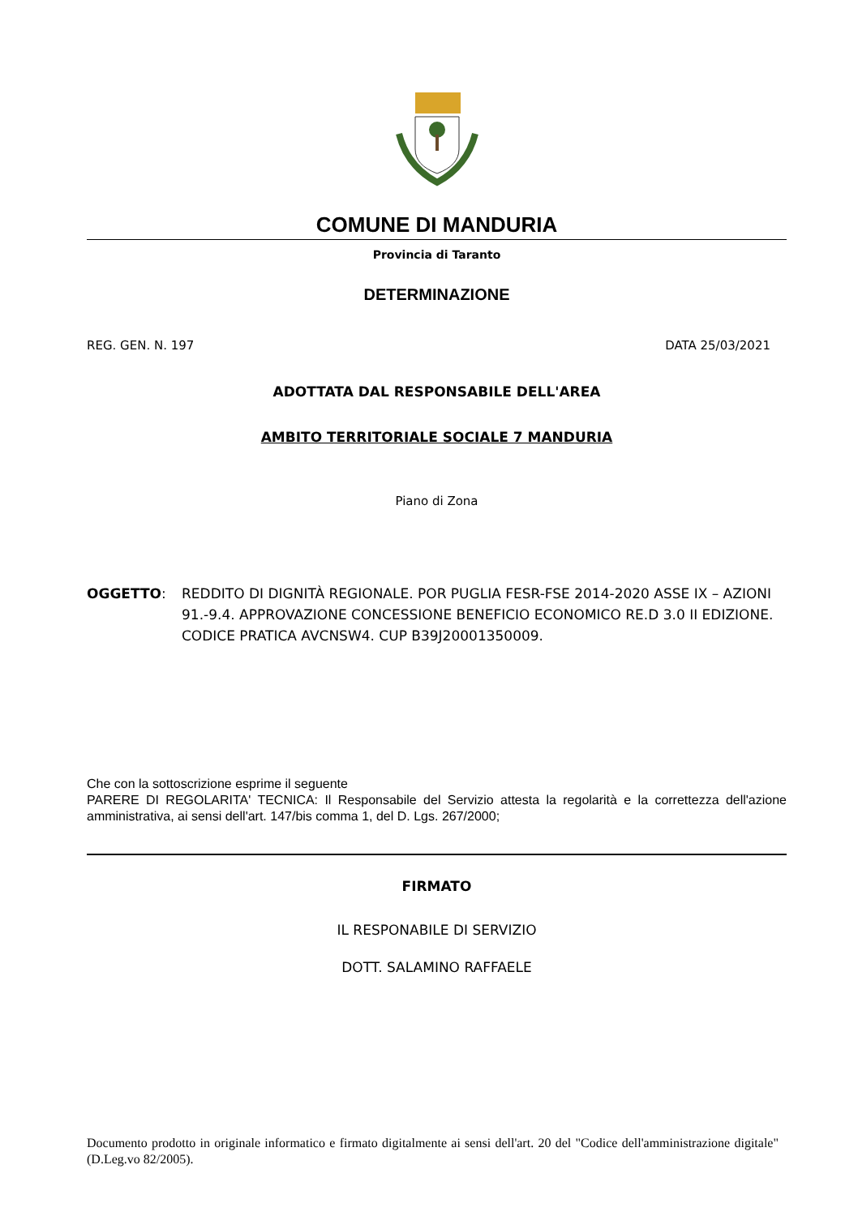COMUNE DI MANDURIA
Provincia di Taranto
DETERMINAZIONE
REG. GEN. N. 197 DATA 25/03/2021
ADOTTATA DAL RESPONSABILE DELL'AREA
AMBITO TERRITORIALE SOCIALE 7 MANDURIA
Piano di Zona
OGGETTO: REDDITO DI DIGNITÀ REGIONALE. POR PUGLIA FESR-FSE 2014-2020 ASSE IX – AZIONI 91.-9.4. APPROVAZIONE CONCESSIONE BENEFICIO ECONOMICO RE.D 3.0 II EDIZIONE. CODICE PRATICA AVCNSW4. CUP B39J20001350009.
Che con la sottoscrizione esprime il seguente
PARERE DI REGOLARITA' TECNICA: Il Responsabile del Servizio attesta la regolarità e la correttezza dell'azione amministrativa, ai sensi dell'art. 147/bis comma 1, del D. Lgs. 267/2000;
FIRMATO
IL RESPONABILE DI SERVIZIO
DOTT. SALAMINO RAFFAELE
Documento prodotto in originale informatico e firmato digitalmente ai sensi dell'art. 20 del "Codice dell'amministrazione digitale" (D.Leg.vo 82/2005).